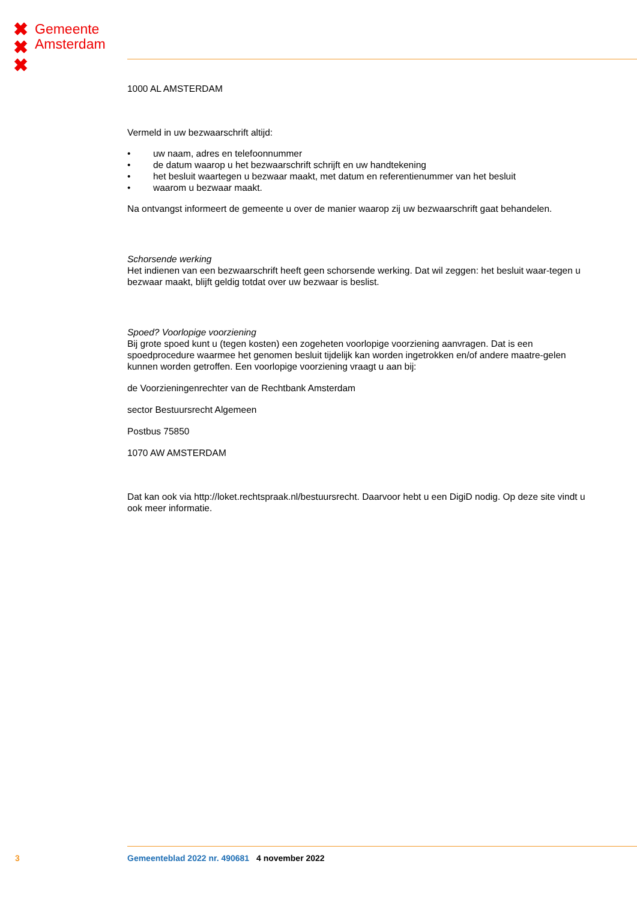✖
✖
✖
Gemeente
Amsterdam
1000 AL AMSTERDAM
Vermeld in uw bezwaarschrift altijd:
• uw naam, adres en telefoonnummer
• de datum waarop u het bezwaarschrift schrijft en uw handtekening
• het besluit waartegen u bezwaar maakt, met datum en referentienummer van het besluit
• waarom u bezwaar maakt.
Na ontvangst informeert de gemeente u over de manier waarop zij uw bezwaarschrift gaat behandelen.
Schorsende werking
Het indienen van een bezwaarschrift heeft geen schorsende werking. Dat wil zeggen: het besluit waar-tegen u bezwaar maakt, blijft geldig totdat over uw bezwaar is beslist.
Spoed? Voorlopige voorziening
Bij grote spoed kunt u (tegen kosten) een zogeheten voorlopige voorziening aanvragen. Dat is een spoedprocedure waarmee het genomen besluit tijdelijk kan worden ingetrokken en/of andere maatre-gelen kunnen worden getroffen. Een voorlopige voorziening vraagt u aan bij:
de Voorzieningenrechter van de Rechtbank Amsterdam
sector Bestuursrecht Algemeen
Postbus 75850
1070 AW AMSTERDAM
Dat kan ook via http://loket.rechtspraak.nl/bestuursrecht. Daarvoor hebt u een DigiD nodig. Op deze site vindt u ook meer informatie.
3 Gemeenteblad 2022 nr. 490681 4 november 2022